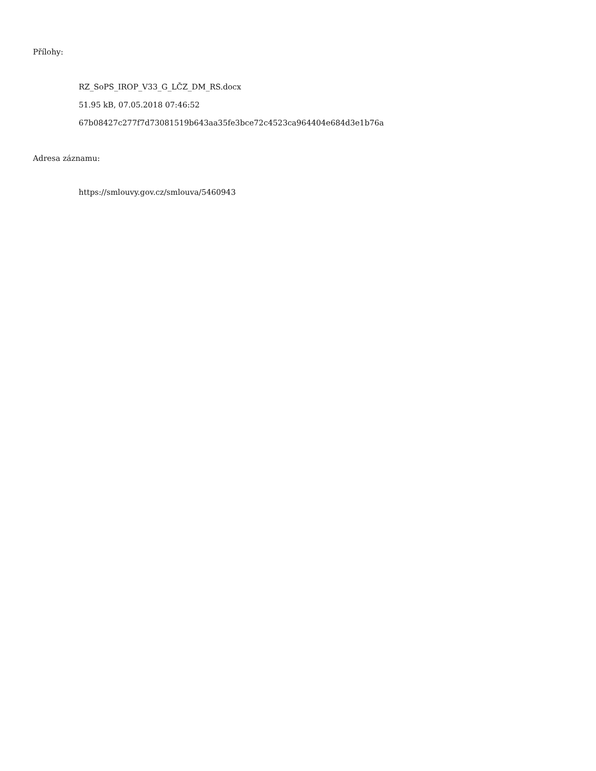Přílohy:
RZ_SoPS_IROP_V33_G_LČZ_DM_RS.docx
51.95 kB, 07.05.2018 07:46:52
67b08427c277f7d73081519b643aa35fe3bce72c4523ca964404e684d3e1b76a
Adresa záznamu:
https://smlouvy.gov.cz/smlouva/5460943